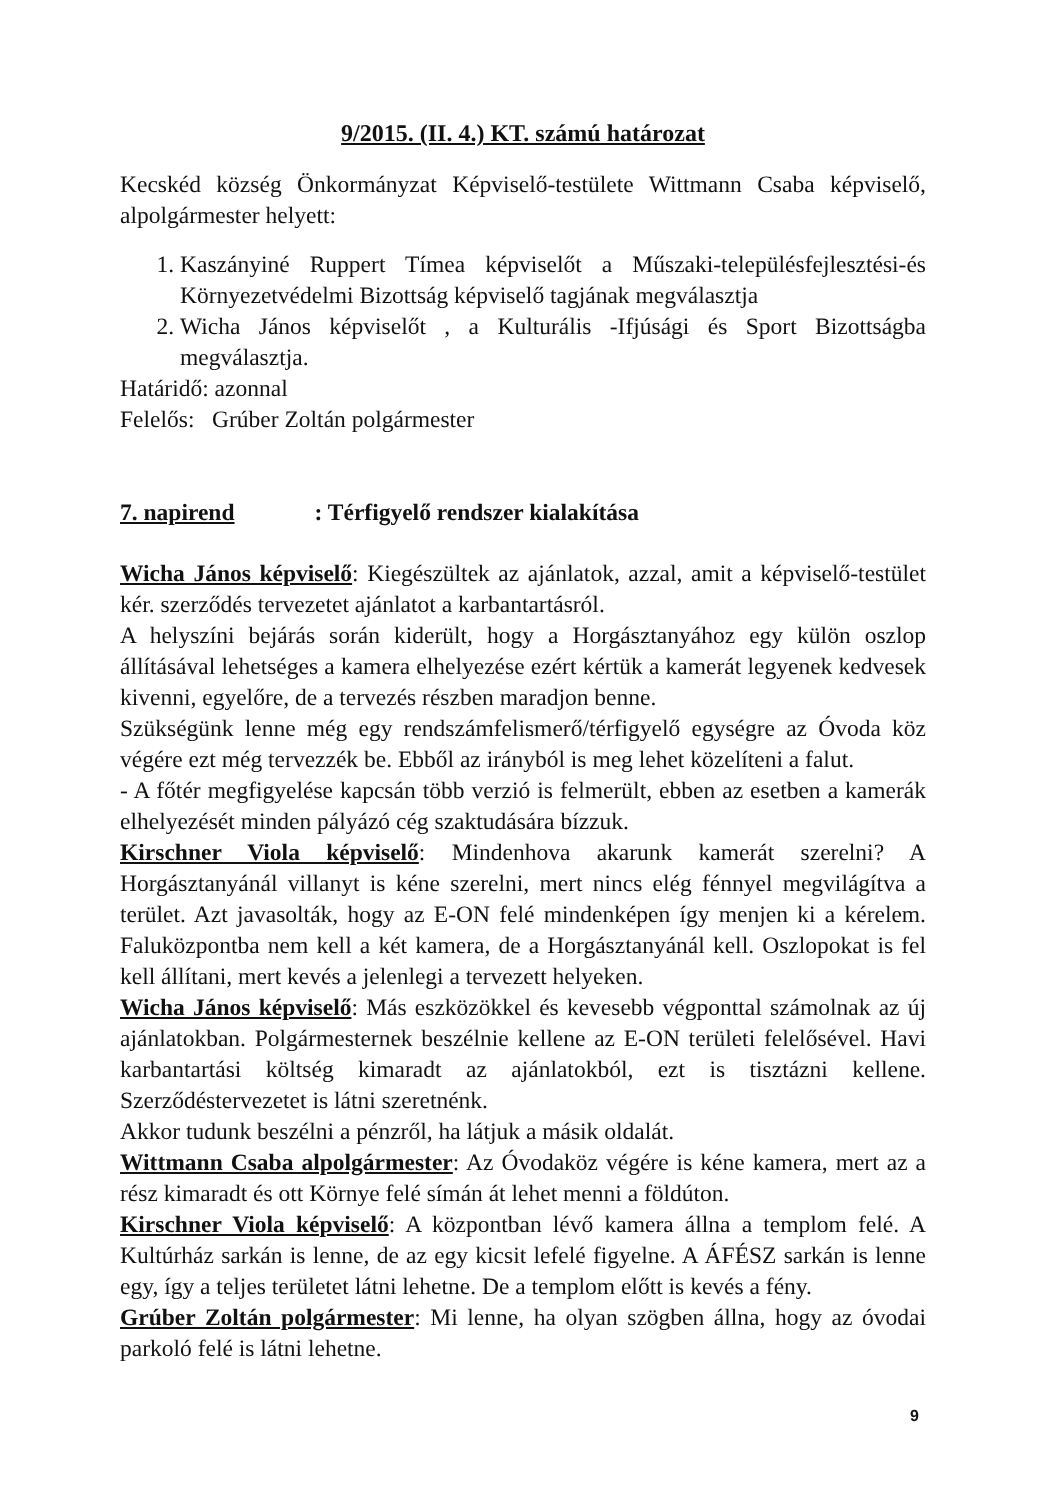9/2015. (II. 4.) KT. számú határozat
Kecskéd község Önkormányzat Képviselő-testülete Wittmann Csaba képviselő, alpolgármester helyett:
1. Kaszányiné Ruppert Tímea képviselőt a Műszaki-településfejlesztési-és Környezetvédelmi Bizottság képviselő tagjának megválasztja
2. Wicha János képviselőt , a Kulturális -Ifjúsági és Sport Bizottságba megválasztja.
Határidő: azonnal
Felelős: Grúber Zoltán polgármester
7. napirend: Térfigyelő rendszer kialakítása
Wicha János képviselő: Kiegészültek az ajánlatok, azzal, amit a képviselő-testület kér. szerződés tervezetet ajánlatot a karbantartásról.
A helyszíni bejárás során kiderült, hogy a Horgásztanyához egy külön oszlop állításával lehetséges a kamera elhelyezése ezért kértük a kamerát legyenek kedvesek kivenni, egyelőre, de a tervezés részben maradjon benne.
Szükségünk lenne még egy rendszámfelismerő/térfigyelő egységre az Óvoda köz végére ezt még tervezzék be. Ebből az irányból is meg lehet közelíteni a falut.
- A főtér megfigyelése kapcsán több verzió is felmerült, ebben az esetben a kamerák elhelyezését minden pályázó cég szaktudására bízzuk.
Kirschner Viola képviselő: Mindenhova akarunk kamerát szerelni? A Horgásztanyánál villanyt is kéne szerelni, mert nincs elég fénnyel megvilágítva a terület. Azt javasolták, hogy az E-ON felé mindenképen így menjen ki a kérelem. Faluközpontba nem kell a két kamera, de a Horgásztanyánál kell. Oszlopokat is fel kell állítani, mert kevés a jelenlegi a tervezett helyeken.
Wicha János képviselő: Más eszközökkel és kevesebb végponttal számolnak az új ajánlatokban. Polgármesternek beszélnie kellene az E-ON területi felelősével. Havi karbantartási költség kimaradt az ajánlatokból, ezt is tisztázni kellene. Szerződéstervezetet is látni szeretnénk.
Akkor tudunk beszélni a pénzről, ha látjuk a másik oldalát.
Wittmann Csaba alpolgármester: Az Óvodaköz végére is kéne kamera, mert az a rész kimaradt és ott Környe felé símán át lehet menni a földúton.
Kirschner Viola képviselő: A központban lévő kamera állna a templom felé. A Kultúrház sarkán is lenne, de az egy kicsit lefelé figyelne. A ÁFÉSZ sarkán is lenne egy, így a teljes területet látni lehetne. De a templom előtt is kevés a fény.
Grúber Zoltán polgármester: Mi lenne, ha olyan szögben állna, hogy az óvodai parkoló felé is látni lehetne.
9